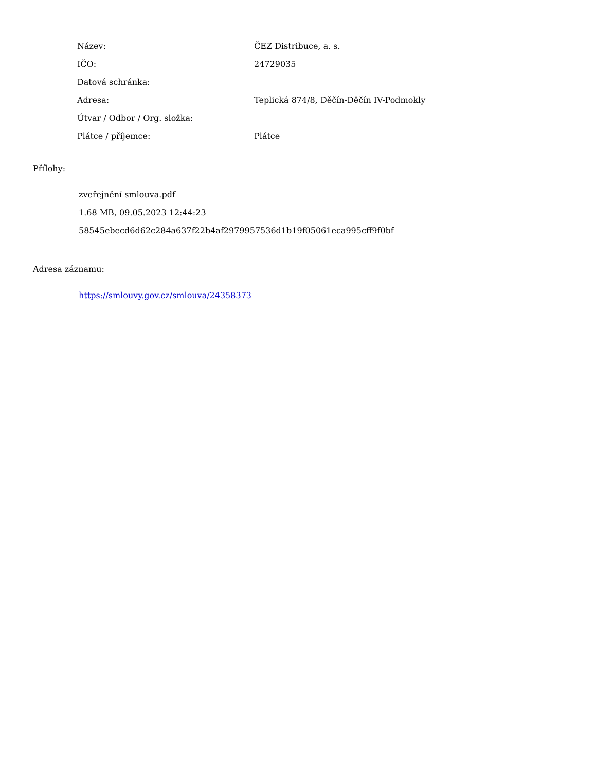| Název: | ČEZ Distribuce, a. s. |
| IČO: | 24729035 |
| Datová schránka: | |
| Adresa: | Teplická 874/8, Děčín-Děčín IV-Podmokly |
| Útvar / Odbor / Org. složka: | |
| Plátce / příjemce: | Plátce |
Přílohy:
zveřejnění smlouva.pdf
1.68 MB, 09.05.2023 12:44:23
58545ebecd6d62c284a637f22b4af2979957536d1b19f05061eca995cff9f0bf
Adresa záznamu:
https://smlouvy.gov.cz/smlouva/24358373